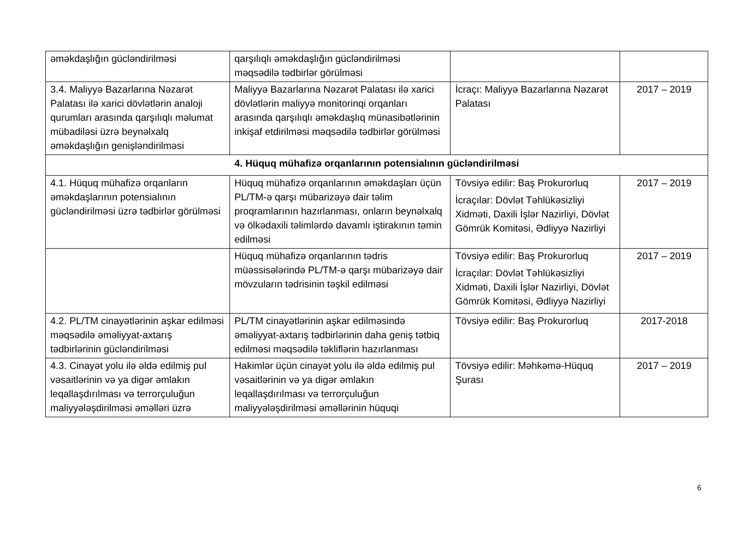| əməkdaşlığın gücləndirilməsi | qarşılıqlı əməkdaşlığın gücləndirilməsi məqsədilə tədbirlər görülməsi | | |
| 3.4. Maliyyə Bazarlarına Nəzarət Palatası ilə xarici dövlətlərin analoji qurumları arasında qarşılıqlı məlumat mübadiləsi üzrə beynəlxalq əməkdaşlığın genişləndirilməsi | Maliyyə Bazarlarına Nəzarət Palatası ilə xarici dövlətlərin maliyyə monitorinqi orqanları arasında qarşılıqlı əməkdaşlıq münasibətlərinin inkişaf etdirilməsi məqsədilə tədbirlər görülməsi | İcraçı: Maliyyə Bazarlarına Nəzarət Palatası | 2017 – 2019 |
| 4. Hüquq mühafizə orqanlarının potensialının gücləndirilməsi | | | |
| 4.1. Hüquq mühafizə orqanların əməkdaşlarının potensialının gücləndirilməsi üzrə tədbirlər görülməsi | Hüquq mühafizə orqanlarının əməkdaşları üçün PL/TM-ə qarşı mübarizəyə dair təlim proqramlarının hazırlanması, onların beynəlxalq və ölkədaxili təlimlərdə davamlı iştirakının təmin edilməsi | Tövsiyə edilir: Baş Prokurorluq İcraçılar: Dövlət Təhlükəsizliyi Xidməti, Daxili İşlər Nazirliyi, Dövlət Gömrük Komitəsi, Ədliyyə Nazirliyi | 2017 – 2019 |
| | Hüquq mühafizə orqanlarının tədris müəssisələrində PL/TM-ə qarşı mübarizəyə dair mövzuların tədrisinin təşkil edilməsi | Tövsiyə edilir: Baş Prokurorluq İcraçılar: Dövlət Təhlükəsizliyi Xidməti, Daxili İşlər Nazirliyi, Dövlət Gömrük Komitəsi, Ədliyyə Nazirliyi | 2017 – 2019 |
| 4.2. PL/TM cinayətlərinin aşkar edilməsi məqsədilə əməliyyat-axtarış tədbirlərinin gücləndirilməsi | PL/TM cinayətlərinin aşkar edilməsində əməliyyat-axtarış tədbirlərinin daha geniş tətbiq edilməsi məqsədilə təkliflərin hazırlanması | Tövsiyə edilir: Baş Prokurorluq | 2017-2018 |
| 4.3. Cinayət yolu ilə əldə edilmiş pul vəsaitlərinin və ya digər əmlakın leqallaşdırılması və terrorçuluğun maliyyələşdirilməsi əməlləri üzrə | Hakimlər üçün cinayət yolu ilə əldə edilmiş pul vəsaitlərinin və ya digər əmlakın leqallaşdırılması və terrorçuluğun maliyyələşdirilməsi əməllərinin hüquqi | Tövsiyə edilir: Məhkəmə-Hüquq Şurası | 2017 – 2019 |
6